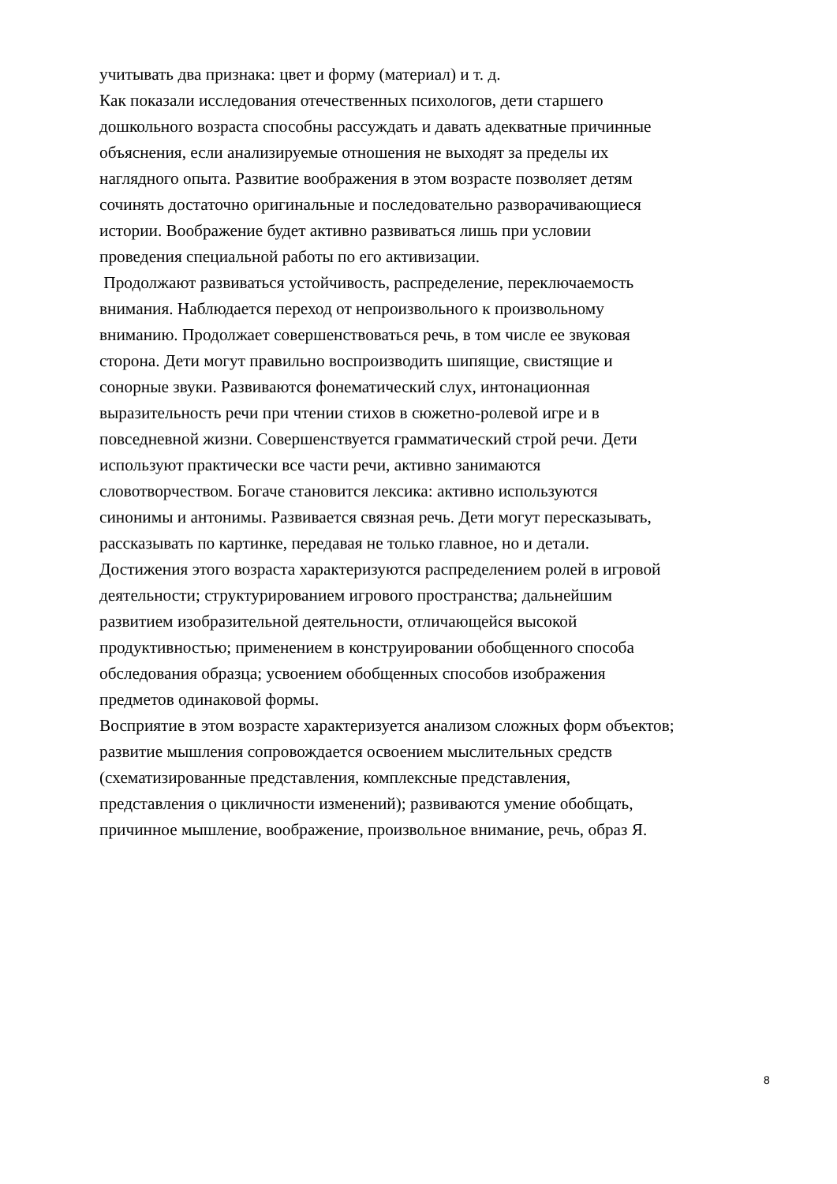учитывать два признака: цвет и форму (материал) и т. д.
Как показали исследования отечественных психологов, дети старшего
дошкольного возраста способны рассуждать и давать адекватные причинные
объяснения, если анализируемые отношения не выходят за пределы их
наглядного опыта. Развитие воображения в этом возрасте позволяет детям
сочинять достаточно оригинальные и последовательно разворачивающиеся
истории. Воображение будет активно развиваться лишь при условии
проведения специальной работы по его активизации.
Продолжают развиваться устойчивость, распределение, переключаемость
внимания. Наблюдается переход от непроизвольного к произвольному
вниманию. Продолжает совершенствоваться речь, в том числе ее звуковая
сторона. Дети могут правильно воспроизводить шипящие, свистящие и
сонорные звуки. Развиваются фонематический слух, интонационная
выразительность речи при чтении стихов в сюжетно-ролевой игре и в
повседневной жизни. Совершенствуется грамматический строй речи. Дети
используют практически все части речи, активно занимаются
словотворчеством. Богаче становится лексика: активно используются
синонимы и антонимы. Развивается связная речь. Дети могут пересказывать,
рассказывать по картинке, передавая не только главное, но и детали.
Достижения этого возраста характеризуются распределением ролей в игровой
деятельности; структурированием игрового пространства; дальнейшим
развитием изобразительной деятельности, отличающейся высокой
продуктивностью; применением в конструировании обобщенного способа
обследования образца; усвоением обобщенных способов изображения
предметов одинаковой формы.
Восприятие в этом возрасте характеризуется анализом сложных форм объектов;
развитие мышления сопровождается освоением мыслительных средств
(схематизированные представления, комплексные представления,
представления о цикличности изменений); развиваются умение обобщать,
причинное мышление, воображение, произвольное внимание, речь, образ Я.
8